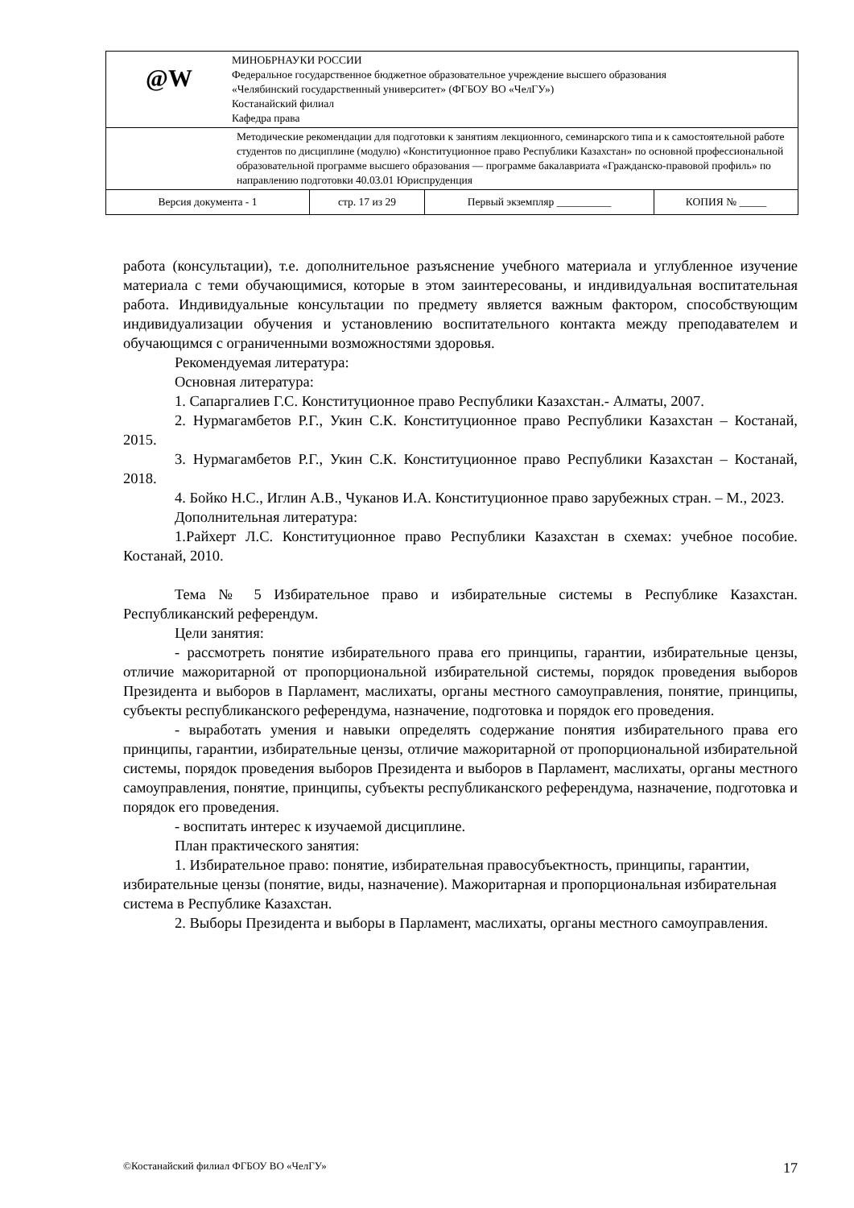| @W МИНОБРНАУКИ РОССИИ Федеральное государственное бюджетное образовательное учреждение высшего образования «Челябинский государственный университет» (ФГБОУ ВО «ЧелГУ») Костанайский филиал Кафедра права | | | |
| Методические рекомендации для подготовки к занятиям лекционного, семинарского типа и к самостоятельной работе студентов по дисциплине (модулю) «Конституционное право Республики Казахстан» по основной профессиональной образовательной программе высшего образования — программе бакалавриата «Гражданско-правовой профиль» по направлению подготовки 40.03.01 Юриспруденция | | | |
| Версия документа - 1 | стр. 17 из 29 | Первый экземпляр __________ | КОПИЯ № _____ |
работа (консультации), т.е. дополнительное разъяснение учебного материала и углубленное изучение материала с теми обучающимися, которые в этом заинтересованы, и индивидуальная воспитательная работа. Индивидуальные консультации по предмету является важным фактором, способствующим индивидуализации обучения и установлению воспитательного контакта между преподавателем и обучающимся с ограниченными возможностями здоровья.
Рекомендуемая литература:
Основная литература:
1. Сапаргалиев Г.С. Конституционное право Республики Казахстан.- Алматы, 2007.
2. Нурмагамбетов Р.Г., Укин С.К. Конституционное право Республики Казахстан – Костанай, 2015.
3. Нурмагамбетов Р.Г., Укин С.К. Конституционное право Республики Казахстан – Костанай, 2018.
4. Бойко Н.С., Иглин А.В., Чуканов И.А. Конституционное право зарубежных стран. – М., 2023.
Дополнительная литература:
1.Райхерт Л.С. Конституционное право Республики Казахстан в схемах: учебное пособие. Костанай, 2010.
Тема № 5 Избирательное право и избирательные системы в Республике Казахстан. Республиканский референдум.
Цели занятия:
- рассмотреть понятие избирательного права его принципы, гарантии, избирательные цензы, отличие мажоритарной от пропорциональной избирательной системы, порядок проведения выборов Президента и выборов в Парламент, маслихаты, органы местного самоуправления, понятие, принципы, субъекты республиканского референдума, назначение, подготовка и порядок его проведения.
- выработать умения и навыки определять содержание понятия избирательного права его принципы, гарантии, избирательные цензы, отличие мажоритарной от пропорциональной избирательной системы, порядок проведения выборов Президента и выборов в Парламент, маслихаты, органы местного самоуправления, понятие, принципы, субъекты республиканского референдума, назначение, подготовка и порядок его проведения.
- воспитать интерес к изучаемой дисциплине.
План практического занятия:
1. Избирательное право: понятие, избирательная правосубъектность, принципы, гарантии, избирательные цензы (понятие, виды, назначение). Мажоритарная и пропорциональная избирательная система в Республике Казахстан.
2. Выборы Президента и выборы в Парламент, маслихаты, органы местного самоуправления.
©Костанайский филиал ФГБОУ ВО «ЧелГУ» 17